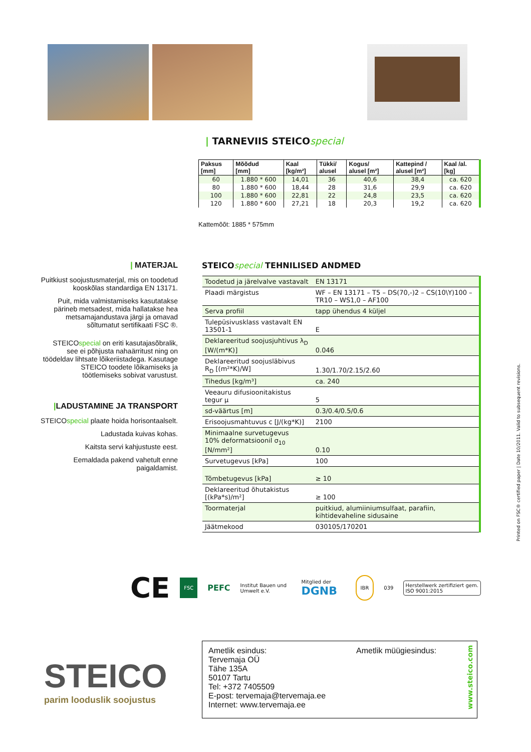| TARNEVIIS STEICOspecial
| Paksus [mm] | Mõõdud [mm] | Kaal [kg/m²] | Tükki/ alusel | Kogus/ alusel [m²] | Kattepind / alusel [m²] | Kaal /al. [kg] |
| --- | --- | --- | --- | --- | --- | --- |
| 60 | 1.880 * 600 | 14,01 | 36 | 40,6 | 38,4 | ca. 620 |
| 80 | 1.880 * 600 | 18,44 | 28 | 31,6 | 29,9 | ca. 620 |
| 100 | 1.880 * 600 | 22,81 | 22 | 24,8 | 23,5 | ca. 620 |
| 120 | 1.880 * 600 | 27,21 | 18 | 20,3 | 19,2 | ca. 620 |
Kattemõõt: 1885 * 575mm
STEICOspecial TEHNILISED ANDMED
| MATERJAL
Puitkiust soojustusmaterjal, mis on toodetud kooskõlas standardiga EN 13171.
Puit, mida valmistamiseks kasutatakse pärineb metsadest, mida hallatakse hea metsamajandustava järgi ja omavad sõltumatut sertifikaati FSC ®.
STEICOspecial on eriti kasutajasõbralik, see ei põhjusta nahaärritust ning on töödeldav lihtsate lõikeriistadega. Kasutage STEICO toodete lõikamiseks ja töötlemiseks sobivat varustust.
|LADUSTAMINE JA TRANSPORT
STEICOspecial plaate hoida horisontaalselt.
Ladustada kuivas kohas.
Kaitsta servi kahjustuste eest.
Eemaldada pakend vahetult enne paigaldamist.
| Toodetud ja järelvalve vastavalt | EN 13171 |
| Plaadi märgistus | WF – EN 13171 – T5 – DS(70,-)2 – CS(10\Y)100 – TR10 – WS1,0 – AF100 |
| Serva profiil | tapp ühendus 4 küljel |
| Tulepüsivusklass vastavalt EN 13501-1 | E |
| Deklareeritud soojusjuhtivus λ<sub>D</sub> [W/(m*K)] | 0.046 |
| Deklareeritud soojusläbivus R<sub>D</sub> [(m²*K)/W] | 1.30/1.70/2.15/2.60 |
| Tihedus [kg/m³] | ca. 240 |
| Veeauru difusioonitakistus tegur μ | 5 |
| sd-väärtus [m] | 0.3/0.4/0.5/0.6 |
| Erisoojusmahtuvus c [J/(kg*K)] | 2100 |
| Minimaalne survetugevus 10% deformatsioonil σ<sub>10</sub> [N/mm²] | 0.10 |
| Survetugevus [kPa] | 100 |
| Tõmbetugevus [kPa] | ≥ 10 |
| Deklareeritud õhutakistus [(kPa*s)/m²] | ≥ 100 |
| Toormaterjal | puitkiud, alumiiniumsulfaat, parafiin, kihtidevaheline sidusaine |
| Jäätmekood | 030105/170201 |
Printed on FSC® certified paper | Date 10/2011. Valid to subsequent revisions.
CE FSC PEFC Institut Bauen und Umwelt e.V. Mitglied der DGNB IBR 039 Herstellwerk zertifiziert gem. ISO 9001:2015
STEICO
parim looduslik soojustus
Ametlik esindus:
Tervemaja OÜ
Tähe 135A
50107 Tartu
Tel: +372 7405509
E-post: tervemaja@tervemaja.ee
Internet: www.tervemaja.ee
Ametlik müügiesindus:
www.steico.com